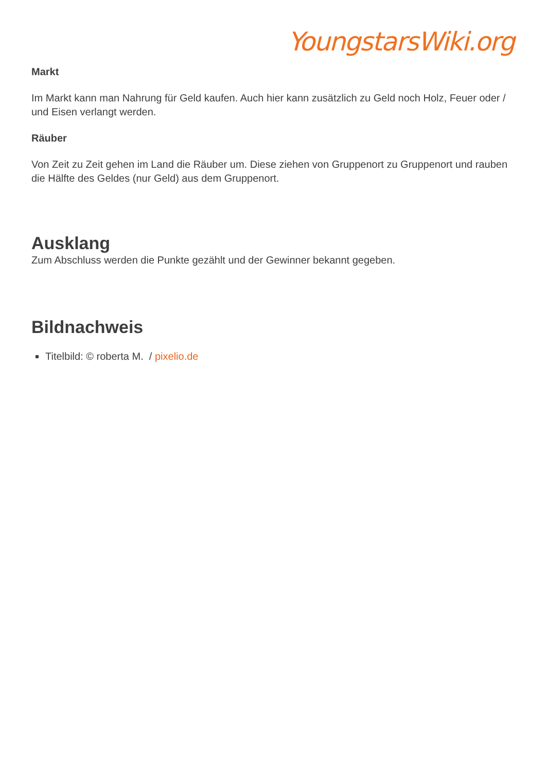YoungstarsWiki.org
Markt
Im Markt kann man Nahrung für Geld kaufen. Auch hier kann zusätzlich zu Geld noch Holz, Feuer oder / und Eisen verlangt werden.
Räuber
Von Zeit zu Zeit gehen im Land die Räuber um. Diese ziehen von Gruppenort zu Gruppenort und rauben die Hälfte des Geldes (nur Geld) aus dem Gruppenort.
Ausklang
Zum Abschluss werden die Punkte gezählt und der Gewinner bekannt gegeben.
Bildnachweis
Titelbild: © roberta M. / pixelio.de